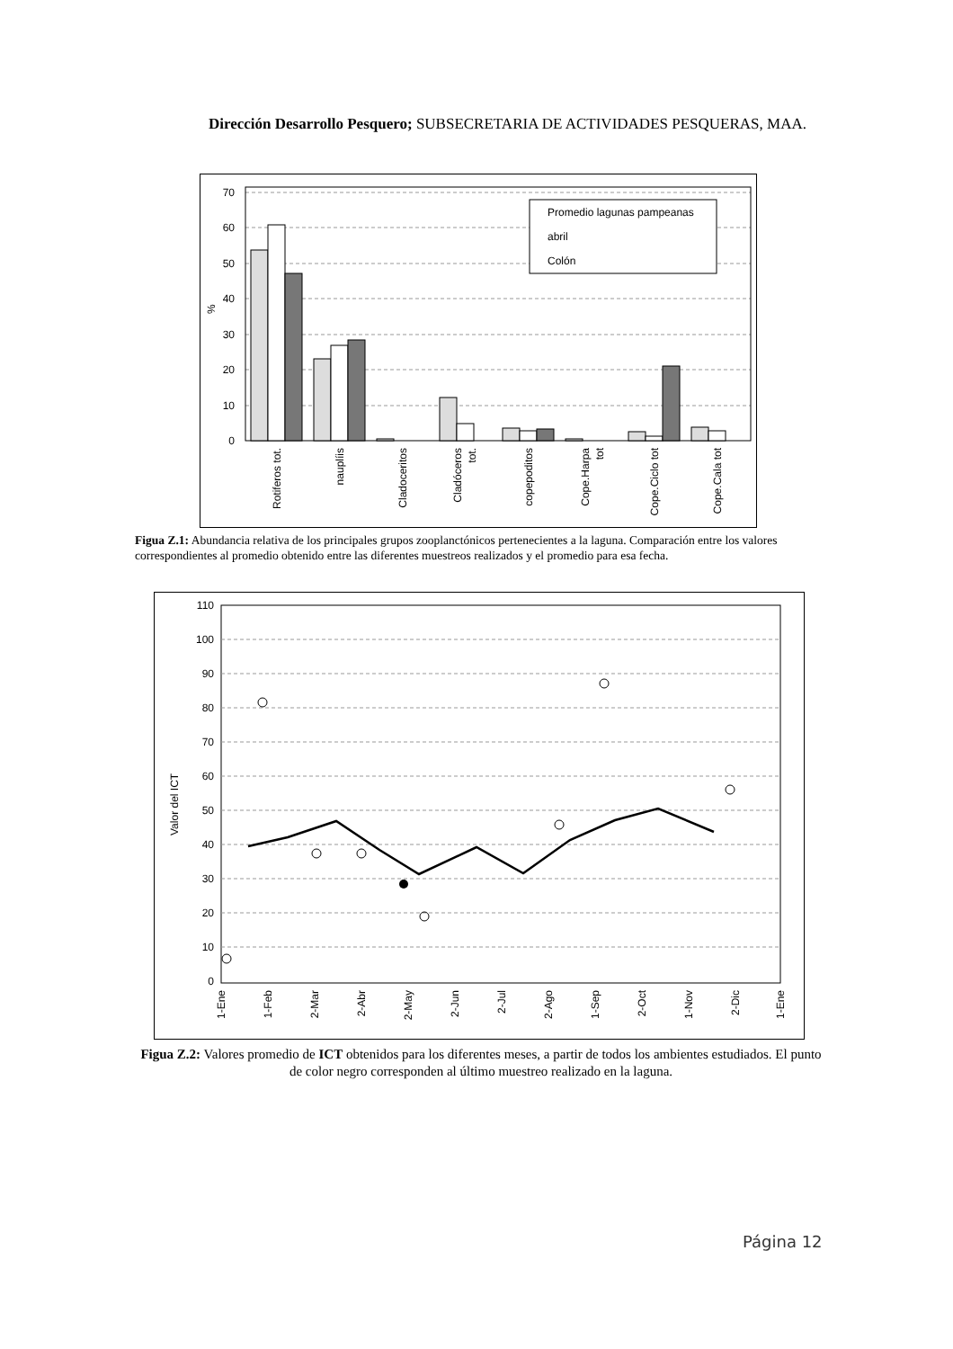Dirección Desarrollo Pesquero; SUBSECRETARIA DE ACTIVIDADES PESQUERAS, MAA.
70
60
50
40
30
20
10
0
%
Promedio lagunas pampeanas
abril
Colón
Rotiferos tot.
nauplíis
Cladoceritos
Cladóceros
tot.
copepoditos
Cope.Harpa
tot
Cope.Ciclo tot
Cope.Cala tot
Figua Z.1: Abundancia relativa de los principales grupos zooplanctónicos pertenecientes a la laguna. Comparación entre los valores correspondientes al promedio obtenido entre las diferentes muestreos realizados y el promedio para esa fecha.
110
100
90
80
70
60
50
40
30
20
10
0
Valor del ICT
1-Ene
1-Feb
2-Mar
2-Abr
2-May
2-Jun
2-Jul
2-Ago
1-Sep
2-Oct
1-Nov
2-Dic
1-Ene
Figua Z.2: Valores promedio de ICT obtenidos para los diferentes meses, a partir de todos los ambientes estudiados. El punto de color negro corresponden al último muestreo realizado en la laguna.
Página 12